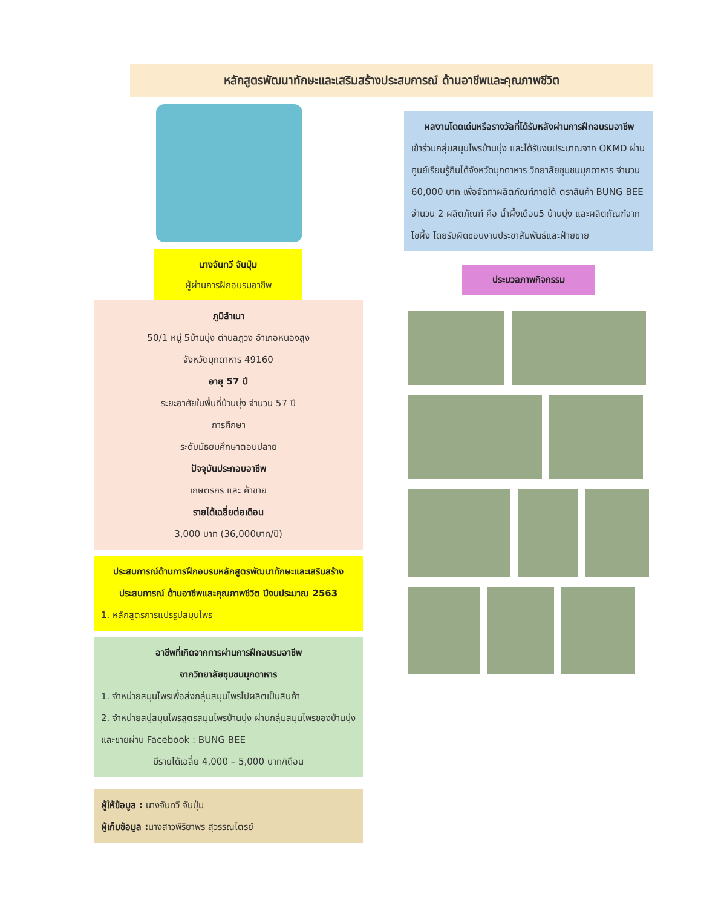หลักสูตรพัฒนาทักษะและเสริมสร้างประสบการณ์ ด้านอาชีพและคุณภาพชีวิต
นางจันทวี จันปุ่ม
ผู้ผ่านการฝึกอบรมอาชีพ
ภูมิลำเนา
50/1 หมู่ 5บ้านบุ่ง ตำบลภูวง อำเภอหนองสูง
จังหวัดมุกดาหาร 49160
อายุ 57 ปี
ระยะอาศัยในพื้นที่บ้านบุ่ง จำนวน 57 ปี
การศึกษา
ระดับมัธยมศึกษาตอนปลาย
ปัจจุบันประกอบอาชีพ
เกษตรกร และ ค้าขาย
รายได้เฉลี่ยต่อเดือน
3,000 บาท (36,000บาท/ปี)
ประสบการณ์ด้านการฝึกอบรมหลักสูตรพัฒนาทักษะและเสริมสร้างประสบการณ์ ด้านอาชีพและคุณภาพชีวิต ปีงบประมาณ 2563
1. หลักสูตรการแปรรูปสมุนไพร
อาชีพที่เกิดจากการผ่านการฝึกอบรมอาชีพ
จากวิทยาลัยชุมชนมุกดาหาร
1. จำหน่ายสมุนไพรเพื่อส่งกลุ่มสมุนไพรไปผลิตเป็นสินค้า
2. จำหน่ายสบู่สมุนไพรสูตรสมุนไพรบ้านบุ่ง ผ่านกลุ่มสมุนไพรของบ้านบุ่ง และขายผ่าน Facebook : BUNG BEE
มีรายได้เฉลี่ย 4,000 – 5,000 บาท/เดือน
ผู้ให้ข้อมูล : นางจันทวี จันปุ่ม
ผู้เก็บข้อมูล : นางสาวพิริยาพร สุวรรณไตรย์
ผลงานโดดเด่นหรือรางวัลที่ได้รับหลังผ่านการฝึกอบรมอาชีพ
เข้าร่วมกลุ่มสมุนไพรบ้านบุ่ง และได้รับงบประมาณจาก OKMD ผ่านศูนย์เรียนรู้กินได้จังหวัดมุกดาหาร วิทยาลัยชุมชนมุกดาหาร จำนวน 60,000 บาท เพื่อจัดทำผลิตภัณฑ์ภายใต้ ตราสินค้า BUNG BEE จำนวน 2 ผลิตภัณฑ์ คือ น้ำผึ้งเดือน5 บ้านบุ่ง และผลิตภัณฑ์จากไขผึ้ง โดยรับผิดชอบงานประชาสัมพันธ์และฝ่ายขาย
ประมวลภาพกิจกรรม